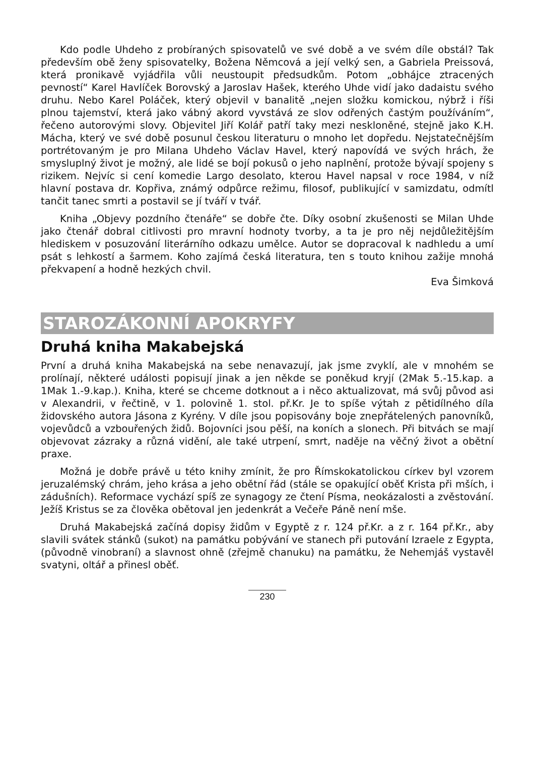Kdo podle Uhdeho z probíraných spisovatelů ve své době a ve svém díle obstál? Tak především obě ženy spisovatelky, Božena Němcová a její velký sen, a Gabriela Preissová, která pronikavě vyjádřila vůli neustoupit předsudkům. Potom „obhájce ztracených pevností“ Karel Havlíček Borovský a Jaroslav Hašek, kterého Uhde vidí jako dadaistu svého druhu. Nebo Karel Poláček, který objevil v banalitě „nejen složku komickou, nýbrž i říši plnou tajemství, která jako vábný akord vyvstává ze slov odřených častým používáním“, řečeno autorovými slovy. Objevitel Jiří Kolář patří taky mezi neskloněné, stejně jako K.H. Mácha, který ve své době posunul českou literaturu o mnoho let dopředu. Nejstatečnějším portrétovaným je pro Milana Uhdeho Václav Havel, který napovídá ve svých hrách, že smysluplný život je možný, ale lidé se bojí pokusů o jeho naplnění, protože bývají spojeny s rizikem. Nejvíc si cení komedie Largo desolato, kterou Havel napsal v roce 1984, v níž hlavní postava dr. Kopřiva, známý odpůrce režimu, filosof, publikující v samizdatu, odmítl tančit tanec smrti a postavil se jí tváří v tvář.
Kniha „Objevy pozdního čtenáře“ se dobře čte. Díky osobní zkušenosti se Milan Uhde jako čtenář dobral citlivosti pro mravní hodnoty tvorby, a ta je pro něj nejdůležitějším hlediskem v posuzování literárního odkazu umělce. Autor se dopracoval k nadhledu a umí psát s lehkostí a šarmem. Koho zajímá česká literatura, ten s touto knihou zažije mnohá překvapení a hodně hezkých chvil.
Eva Šimková
STAROZÁKONNÍ APOKRYFY
Druhá kniha Makabejská
První a druhá kniha Makabejská na sebe nenavazují, jak jsme zvyklí, ale v mnohém se prolínají, některé události popisují jinak a jen někde se poněkud kryjí (2Mak 5.-15.kap. a 1Mak 1.-9.kap.). Kniha, které se chceme dotknout a i něco aktualizovat, má svůj původ asi v Alexandrii, v řečtině, v 1. polovině 1. stol. př.Kr. Je to spíše výtah z pětidílného díla židovského autora Jásona z Kyrény. V díle jsou popisovány boje znepřátelených panovníků, vojevůdců a vzbouřených židů. Bojovníci jsou pěší, na koních a slonech. Při bitvách se mají objevovat zázraky a různá vidění, ale také utrpení, smrt, naděje na věčný život a obětní praxe.
Možná je dobře právě u této knihy zmínit, že pro Římskokatolickou církev byl vzorem jeruzalémský chrám, jeho krása a jeho obětní řád (stále se opakující oběť Krista při mších, i zádušních). Reformace vychází spíš ze synagogy ze čtení Písma, neokázalosti a zvěstování. Ježíš Kristus se za člověka obětoval jen jedenkrát a Večeře Páně není mše.
Druhá Makabejská začíná dopisy židům v Egyptě z r. 124 př.Kr. a z r. 164 př.Kr., aby slavili svátek stánků (sukot) na památku pobývání ve stanech při putování Izraele z Egypta, (původně vinobraní) a slavnost ohně (zřejmě chanuku) na památku, že Nehemjáš vystavěl svatyni, oltář a přinesl oběť.
230